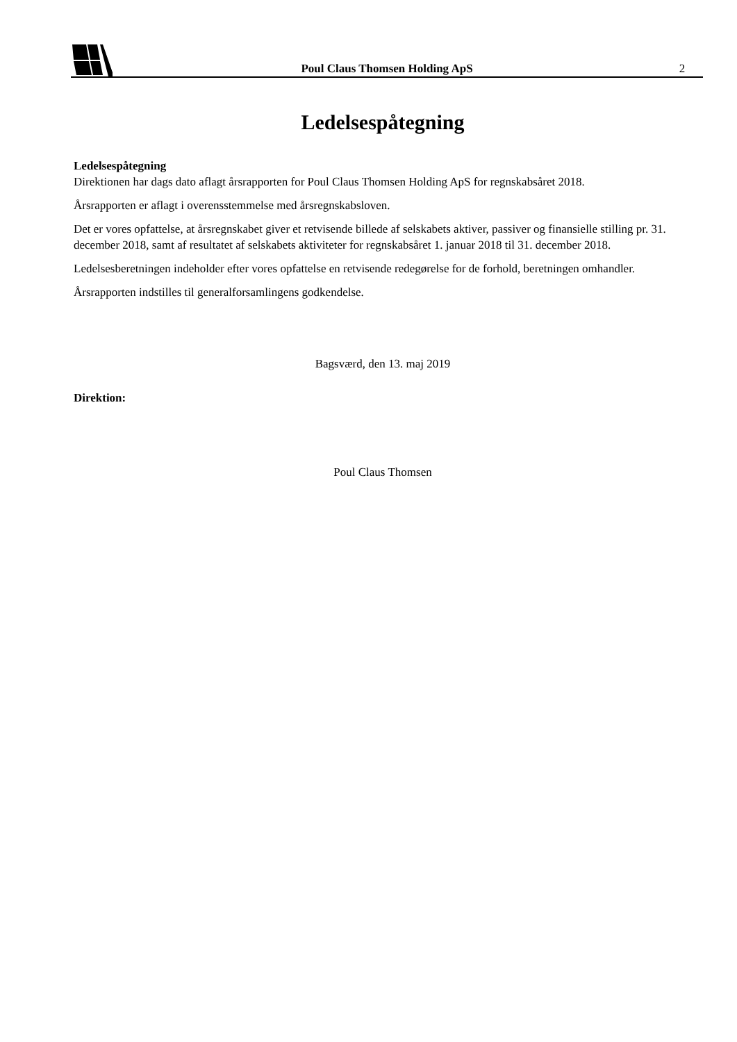Poul Claus Thomsen Holding ApS
2
Ledelsespåtegning
Ledelsespåtegning
Direktionen har dags dato aflagt årsrapporten for Poul Claus Thomsen Holding ApS for regnskabsåret 2018.
Årsrapporten er aflagt i overensstemmelse med årsregnskabsloven.
Det er vores opfattelse, at årsregnskabet giver et retvisende billede af selskabets aktiver, passiver og finansielle stilling pr. 31. december 2018, samt af resultatet af selskabets aktiviteter for regnskabsåret 1. januar 2018 til 31. december 2018.
Ledelsesberetningen indeholder efter vores opfattelse en retvisende redegørelse for de forhold, beretningen omhandler.
Årsrapporten indstilles til generalforsamlingens godkendelse.
Bagsværd, den 13. maj 2019
Direktion:
Poul Claus Thomsen